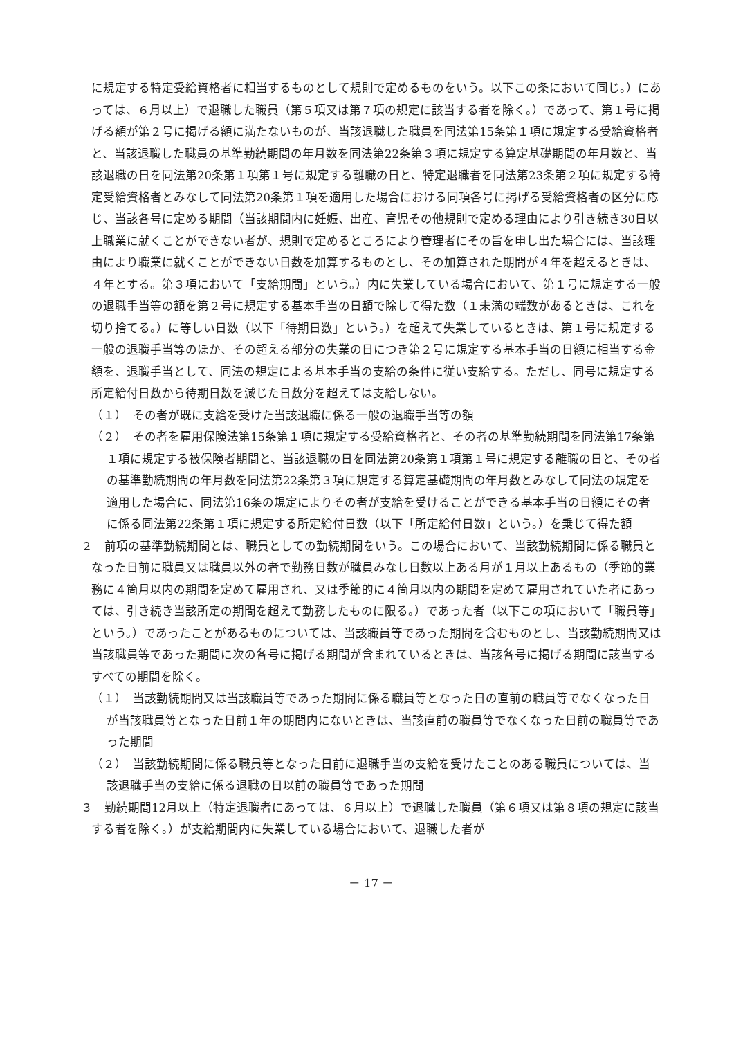に規定する特定受給資格者に相当するものとして規則で定めるものをいう。以下この条において同じ。）にあっては、６月以上）で退職した職員（第５項又は第７項の規定に該当する者を除く。）であって、第１号に掲げる額が第２号に掲げる額に満たないものが、当該退職した職員を同法第15条第１項に規定する受給資格者と、当該退職した職員の基準勤続期間の年月数を同法第22条第３項に規定する算定基礎期間の年月数と、当該退職の日を同法第20条第１項第１号に規定する離職の日と、特定退職者を同法第23条第２項に規定する特定受給資格者とみなして同法第20条第１項を適用した場合における同項各号に掲げる受給資格者の区分に応じ、当該各号に定める期間（当該期間内に妊娠、出産、育児その他規則で定める理由により引き続き30日以上職業に就くことができない者が、規則で定めるところにより管理者にその旨を申し出た場合には、当該理由により職業に就くことができない日数を加算するものとし、その加算された期間が４年を超えるときは、４年とする。第３項において「支給期間」という。）内に失業している場合において、第１号に規定する一般の退職手当等の額を第２号に規定する基本手当の日額で除して得た数（１未満の端数があるときは、これを切り捨てる。）に等しい日数（以下「待期日数」という。）を超えて失業しているときは、第１号に規定する一般の退職手当等のほか、その超える部分の失業の日につき第２号に規定する基本手当の日額に相当する金額を、退職手当として、同法の規定による基本手当の支給の条件に従い支給する。ただし、同号に規定する所定給付日数から待期日数を減じた日数分を超えては支給しない。
（１）　その者が既に支給を受けた当該退職に係る一般の退職手当等の額
（２）　その者を雇用保険法第15条第１項に規定する受給資格者と、その者の基準勤続期間を同法第17条第１項に規定する被保険者期間と、当該退職の日を同法第20条第１項第１号に規定する離職の日と、その者の基準勤続期間の年月数を同法第22条第３項に規定する算定基礎期間の年月数とみなして同法の規定を適用した場合に、同法第16条の規定によりその者が支給を受けることができる基本手当の日額にその者に係る同法第22条第１項に規定する所定給付日数（以下「所定給付日数」という。）を乗じて得た額
２　前項の基準勤続期間とは、職員としての勤続期間をいう。この場合において、当該勤続期間に係る職員となった日前に職員又は職員以外の者で勤務日数が職員みなし日数以上ある月が１月以上あるもの（季節的業務に４箇月以内の期間を定めて雇用され、又は季節的に４箇月以内の期間を定めて雇用されていた者にあっては、引き続き当該所定の期間を超えて勤務したものに限る。）であった者（以下この項において「職員等」という。）であったことがあるものについては、当該職員等であった期間を含むものとし、当該勤続期間又は当該職員等であった期間に次の各号に掲げる期間が含まれているときは、当該各号に掲げる期間に該当するすべての期間を除く。
（１）　当該勤続期間又は当該職員等であった期間に係る職員等となった日の直前の職員等でなくなった日が当該職員等となった日前１年の期間内にないときは、当該直前の職員等でなくなった日前の職員等であった期間
（２）　当該勤続期間に係る職員等となった日前に退職手当の支給を受けたことのある職員については、当該退職手当の支給に係る退職の日以前の職員等であった期間
３　勤続期間12月以上（特定退職者にあっては、６月以上）で退職した職員（第６項又は第８項の規定に該当する者を除く。）が支給期間内に失業している場合において、退職した者が
－ 17 －